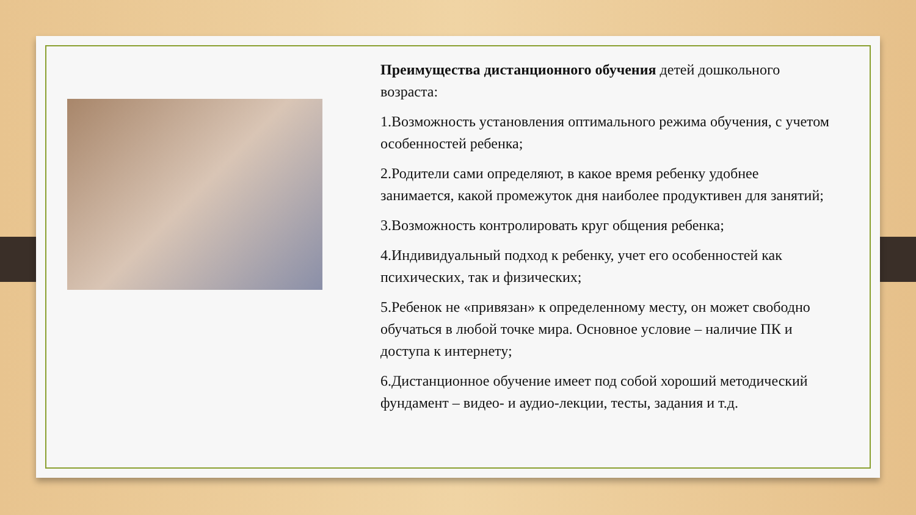Преимущества дистанционного обучения детей дошкольного возраста:
1.Возможность установления оптимального режима обучения, с учетом особенностей ребенка;
2.Родители сами определяют, в какое время ребенку удобнее занимается, какой промежуток дня наиболее продуктивен для занятий;
3.Возможность контролировать круг общения ребенка;
4.Индивидуальный подход к ребенку, учет его особенностей как психических, так и физических;
5.Ребенок не «привязан» к определенному месту, он может свободно обучаться в любой точке мира. Основное условие – наличие ПК и доступа к интернету;
6.Дистанционное обучение имеет под собой хороший методический фундамент – видео- и аудио-лекции, тесты, задания и т.д.